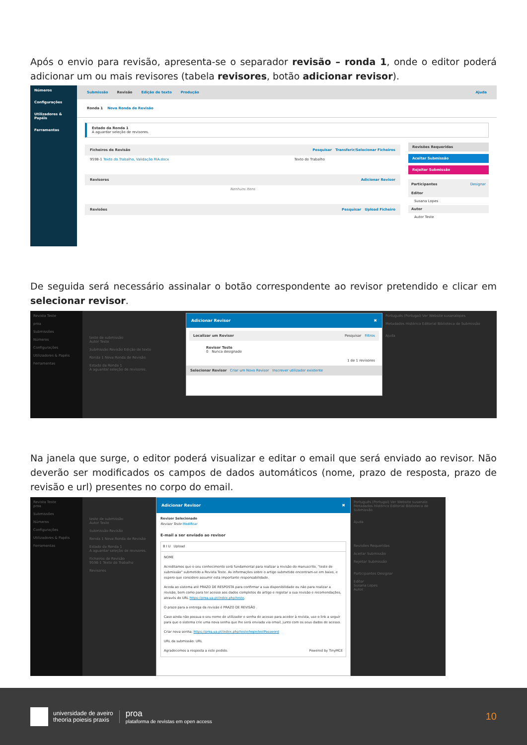Após o envio para revisão, apresenta-se o separador revisão – ronda 1, onde o editor poderá adicionar um ou mais revisores (tabela revisores, botão adicionar revisor).
Números
Configurações
Utilizadores & Papéis
Ferramentas
Submissão Revisão Edição de texto Produção Ajuda
Ronda 1 Nova Ronda de Revisão
Estado da Ronda 1
A aguardar seleção de revisores.
Ficheiros de Revisão Pesquisar Transferir/Selecionar Ficheiros
9598-1 Texto do Trabalho, Validação RIA.docx Texto do Trabalho
Revisores Adicionar Revisor
Nenhuns Itens
Revisões Pesquisar Upload Ficheiro
Revisões Requeridas
Aceitar Submissão
Rejeitar Submissão
Participantes Designar
Editor
Susana Lopes
Autor
Autor Teste
De seguida será necessário assinalar o botão correspondente ao revisor pretendido e clicar em selecionar revisor.
Revista Teste
proa
Submissões
Números
Configurações
Utilizadores & Papéis
Ferramentas
teste de submissão
Autor Teste
Submissão Revisão Edição de texto
Ronda 1 Nova Ronda de Revisão
Estado da Ronda 1
A aguardar seleção de revisores.
Adicionar Revisor ✖
Localizar um Revisor Pesquisar Filtros
Revisor Teste
0 Nunca designado
1 de 1 revisores
Selecionar Revisor Criar um Novo Revisor Inscrever utilizador existente
Português (Portugal) Ver Website susanalopes
Metadados Histórico Editorial Biblioteca de Submissão
Ajuda
Na janela que surge, o editor poderá visualizar e editar o email que será enviado ao revisor. Não deverão ser modificados os campos de dados automáticos (nome, prazo de resposta, prazo de revisão e url) presentes no corpo do email.
Revista Teste
proa
Submissões
Números
Configurações
Utilizadores & Papéis
Ferramentas
teste de submissão
Autor Teste
Submissão Revisão
Ronda 1 Nova Ronda de Revisão
Estado da Ronda 1
A aguardar seleção de revisores.
Ficheiros de Revisão
9598-1 Texto do Trabalho
Revisores
Adicionar Revisor ✖
Revisor Selecionado
Revisor Teste Modificar
E-mail a ser enviado ao revisor
B I U Upload
NOME
Acreditamos que o seu conhecimento será fundamental para realizar a revisão do manuscrito, "teste de submissão" submetido a Revista Teste. As informações sobre o artigo submetido encontram-se em baixo, e espero que considere assumir esta importante responsabilidade.
Aceda ao sistema até PRAZO DE RESPOSTA para confirmar a sua disponibilidade ou não para realizar a revisão, bem como para ter acesso aos dados completos do artigo e registar a sua revisão e recomendações, através do URL https://proa.ua.pt/index.php/teste.
O prazo para a entrega da revisão é PRAZO DE REVISÃO .
Caso ainda não possua o seu nome de utilizador e senha de acesso para aceder à revista, use o link a seguir para que o sistema crie uma nova senha que lhe será enviada via email, junto com os seus dados de acesso.
Criar nova senha: https://proa.ua.pt/index.php/teste/login/lostPassword
URL da submissão: URL
Agradecemos a resposta a este pedido. Powered by TinyMCE
Português (Portugal) Ver Website susanalo
Metadados Histórico Editorial Biblioteca de Submissão
Ajuda
Revisões Requeridas
Aceitar Submissão
Rejeitar Submissão
Participantes Designar
Editor
Susana Lopes
Autor
universidade de aveiro
theoria poiesis praxis
proa
plataforma de revistas em open access
10